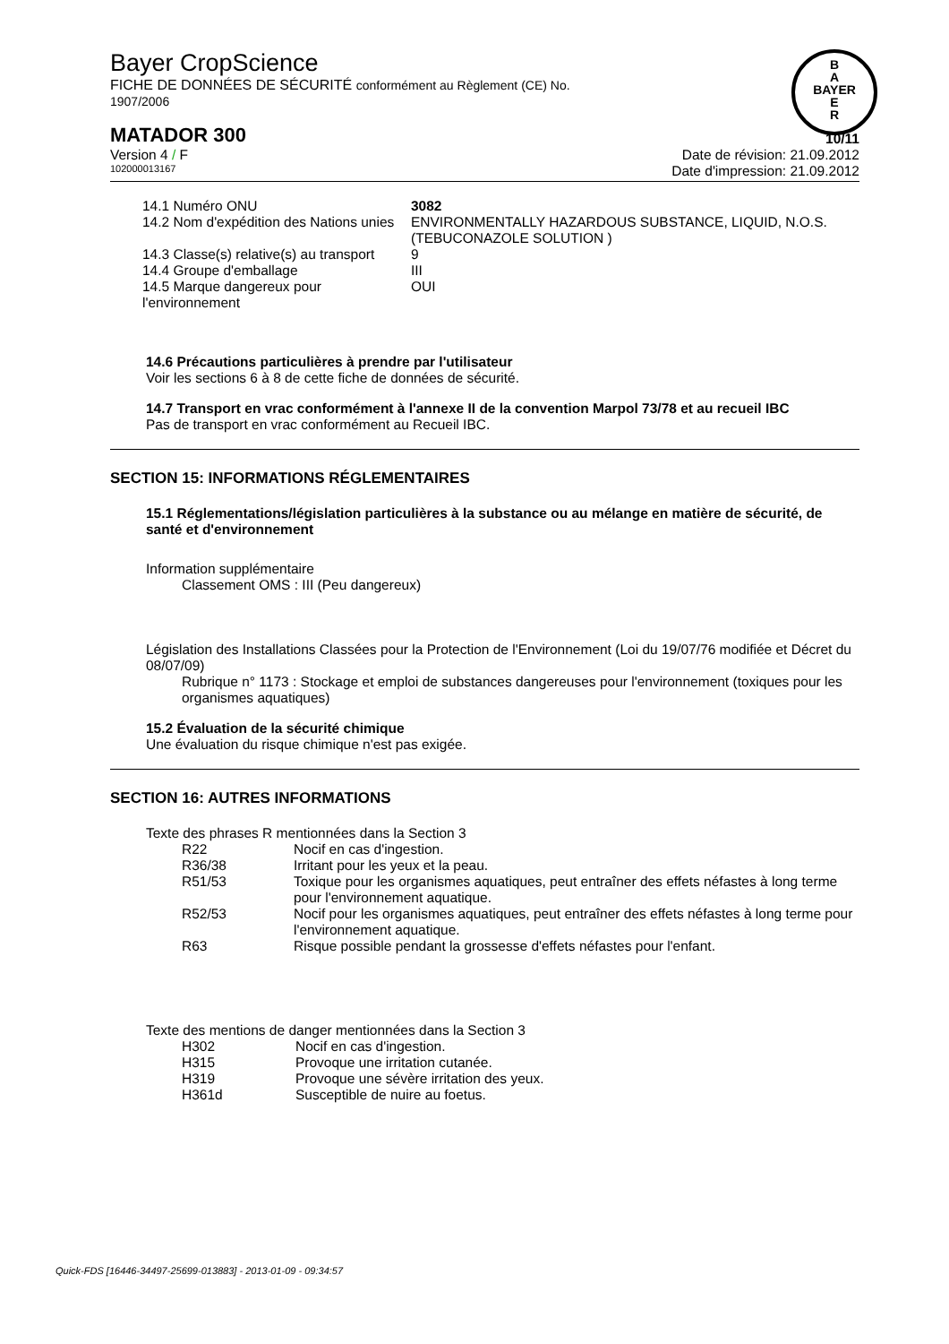B
A
BAYER
E
R
Bayer CropScience
FICHE DE DONNÉES DE SÉCURITÉ conformément au Règlement (CE) No.
1907/2006
MATADOR 300 10/11
Version 4 / F Date de révision: 21.09.2012
102000013167 Date d'impression: 21.09.2012
| 14.1 Numéro ONU | 3082 |
| 14.2 Nom d'expédition des Nations unies | ENVIRONMENTALLY HAZARDOUS SUBSTANCE, LIQUID, N.O.S. (TEBUCONAZOLE SOLUTION ) |
| 14.3 Classe(s) relative(s) au transport | 9 |
| 14.4 Groupe d'emballage | III |
| 14.5 Marque dangereux pour l'environnement | OUI |
14.6 Précautions particulières à prendre par l'utilisateur
Voir les sections 6 à 8 de cette fiche de données de sécurité.
14.7 Transport en vrac conformément à l'annexe II de la convention Marpol 73/78 et au recueil IBC
Pas de transport en vrac conformément au Recueil IBC.
SECTION 15: INFORMATIONS RÉGLEMENTAIRES
15.1 Réglementations/législation particulières à la substance ou au mélange en matière de sécurité, de santé et d'environnement
Information supplémentaire
Classement OMS : III (Peu dangereux)
Législation des Installations Classées pour la Protection de l'Environnement (Loi du 19/07/76 modifiée et Décret du 08/07/09)
Rubrique n° 1173 : Stockage et emploi de substances dangereuses pour l'environnement (toxiques pour les organismes aquatiques)
15.2 Évaluation de la sécurité chimique
Une évaluation du risque chimique n'est pas exigée.
SECTION 16: AUTRES INFORMATIONS
Texte des phrases R mentionnées dans la Section 3
| R22 | Nocif en cas d'ingestion. |
| R36/38 | Irritant pour les yeux et la peau. |
| R51/53 | Toxique pour les organismes aquatiques, peut entraîner des effets néfastes à long terme pour l'environnement aquatique. |
| R52/53 | Nocif pour les organismes aquatiques, peut entraîner des effets néfastes à long terme pour l'environnement aquatique. |
| R63 | Risque possible pendant la grossesse d'effets néfastes pour l'enfant. |
Texte des mentions de danger mentionnées dans la Section 3
| H302 | Nocif en cas d'ingestion. |
| H315 | Provoque une irritation cutanée. |
| H319 | Provoque une sévère irritation des yeux. |
| H361d | Susceptible de nuire au foetus. |
Quick-FDS [16446-34497-25699-013883] - 2013-01-09 - 09:34:57